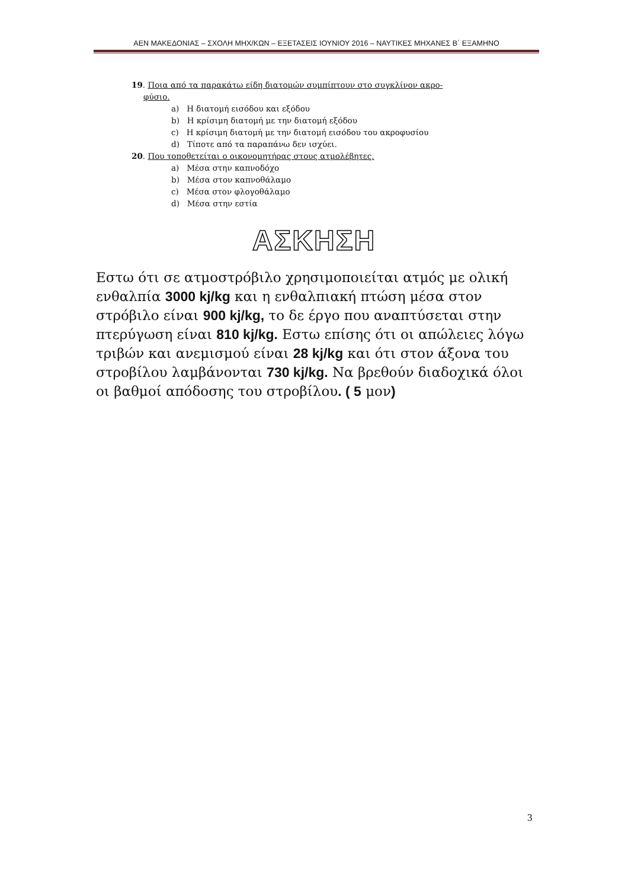ΑΕΝ ΜΑΚΕΔΟΝΙΑΣ – ΣΧΟΛΗ ΜΗΧ/ΚΩΝ – ΕΞΕΤΑΣΕΙΣ ΙΟΥΝΙΟΥ 2016 – ΝΑΥΤΙΚΕΣ ΜΗΧΑΝΕΣ Β΄ ΕΞΑΜΗΝΟ
19. Ποια από τα παρακάτω είδη διατομών συμπίπτουν στο συγκλίνον ακρο-
φύσιο.
a) Η διατομή εισόδου και εξόδου
b) Η κρίσιμη διατομή με την διατομή εξόδου
c) Η κρίσιμη διατομή με την διατομή εισόδου του ακροφυσίου
d) Τίποτε από τα παραπάνω δεν ισχύει.
20. Που τοποθετείται ο οικονομητήρας στους ατμολέβητες.
a) Μέσα στην καπνοδόχο
b) Μέσα στον καπνοθάλαμο
c) Μέσα στον φλογοθάλαμο
d) Μέσα στην εστία
ΑΣΚΗΣΗ
Εστω ότι σε ατμοστρόβιλο χρησιμοποιείται ατμός με ολική ενθαλπία 3000 kj/kg και η ενθαλπιακή πτώση μέσα στον στρόβιλο είναι 900 kj/kg, το δε έργο που αναπτύσεται στην πτερύγωση είναι 810 kj/kg. Εστω επίσης ότι οι απώλειες λόγω τριβών και ανεμισμού είναι 28 kj/kg και ότι στον άξονα του στροβίλου λαμβάνονται 730 kj/kg. Να βρεθούν διαδοχικά όλοι οι βαθμοί απόδοσης του στροβίλου. ( 5 μον)
3